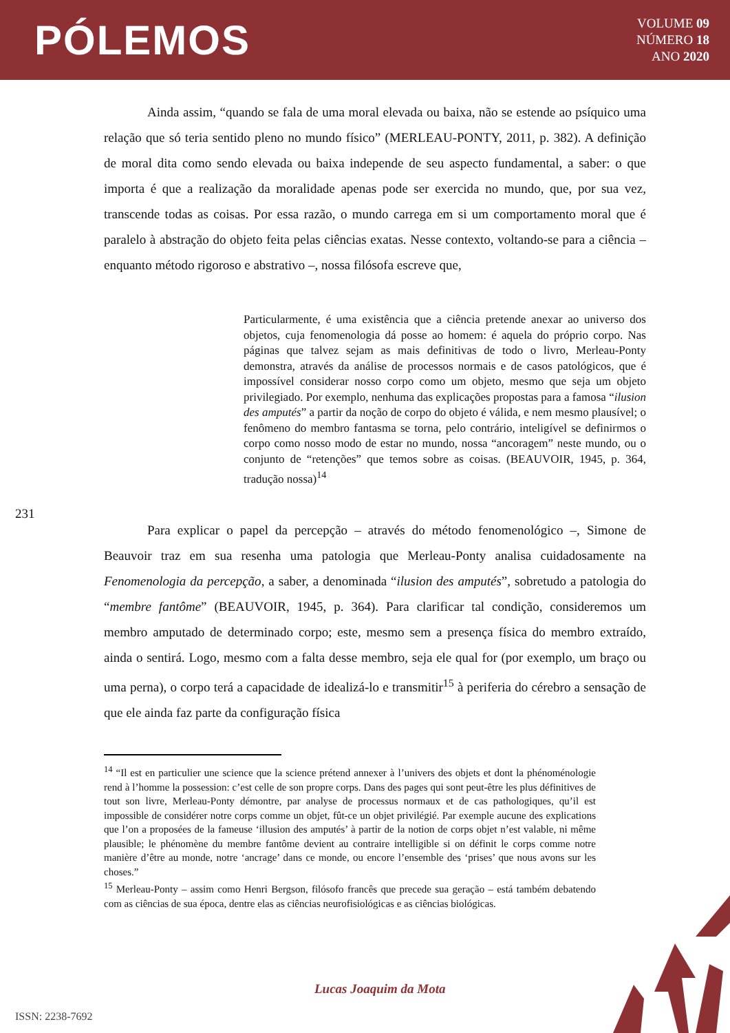PÓLEMOS
VOLUME 09
NÚMERO 18
ANO 2020
Ainda assim, “quando se fala de uma moral elevada ou baixa, não se estende ao psíquico uma relação que só teria sentido pleno no mundo físico” (MERLEAU-PONTY, 2011, p. 382). A definição de moral dita como sendo elevada ou baixa independe de seu aspecto fundamental, a saber: o que importa é que a realização da moralidade apenas pode ser exercida no mundo, que, por sua vez, transcende todas as coisas. Por essa razão, o mundo carrega em si um comportamento moral que é paralelo à abstração do objeto feita pelas ciências exatas. Nesse contexto, voltando-se para a ciência – enquanto método rigoroso e abstrativo –, nossa filósofa escreve que,
Particularmente, é uma existência que a ciência pretende anexar ao universo dos objetos, cuja fenomenologia dá posse ao homem: é aquela do próprio corpo. Nas páginas que talvez sejam as mais definitivas de todo o livro, Merleau-Ponty demonstra, através da análise de processos normais e de casos patológicos, que é impossível considerar nosso corpo como um objeto, mesmo que seja um objeto privilegiado. Por exemplo, nenhuma das explicações propostas para a famosa “ilusion des amputés” a partir da noção de corpo do objeto é válida, e nem mesmo plausível; o fenômeno do membro fantasma se torna, pelo contrário, inteligível se definirmos o corpo como nosso modo de estar no mundo, nossa “ancoragem” neste mundo, ou o conjunto de “retenções” que temos sobre as coisas. (BEAUVOIR, 1945, p. 364, tradução nossa)<sup>14</sup>
231
Para explicar o papel da percepção – através do método fenomenológico –, Simone de Beauvoir traz em sua resenha uma patologia que Merleau-Ponty analisa cuidadosamente na Fenomenologia da percepção, a saber, a denominada “ilusion des amputés”, sobretudo a patologia do “membre fantôme” (BEAUVOIR, 1945, p. 364). Para clarificar tal condição, consideremos um membro amputado de determinado corpo; este, mesmo sem a presença física do membro extraído, ainda o sentirá. Logo, mesmo com a falta desse membro, seja ele qual for (por exemplo, um braço ou uma perna), o corpo terá a capacidade de idealizá-lo e transmitir<sup>15</sup> à periferia do cérebro a sensação de que ele ainda faz parte da configuração física
<sup>14</sup> “Il est en particulier une science que la science prétend annexer à l’univers des objets et dont la phénoménologie rend à l’homme la possession: c’est celle de son propre corps. Dans des pages qui sont peut-être les plus définitives de tout son livre, Merleau-Ponty démontre, par analyse de processus normaux et de cas pathologiques, qu’il est impossible de considérer notre corps comme un objet, fût-ce un objet privilégié. Par exemple aucune des explications que l’on a proposées de la fameuse ‘illusion des amputés’ à partir de la notion de corps objet n’est valable, ni même plausible; le phénomène du membre fantôme devient au contraire intelligible si on définit le corps comme notre manière d’être au monde, notre ‘ancrage’ dans ce monde, ou encore l’ensemble des ‘prises’ que nous avons sur les choses.”
<sup>15</sup> Merleau-Ponty – assim como Henri Bergson, filósofo francês que precede sua geração – está também debatendo com as ciências de sua época, dentre elas as ciências neurofisiológicas e as ciências biológicas.
Lucas Joaquim da Mota
ISSN: 2238-7692